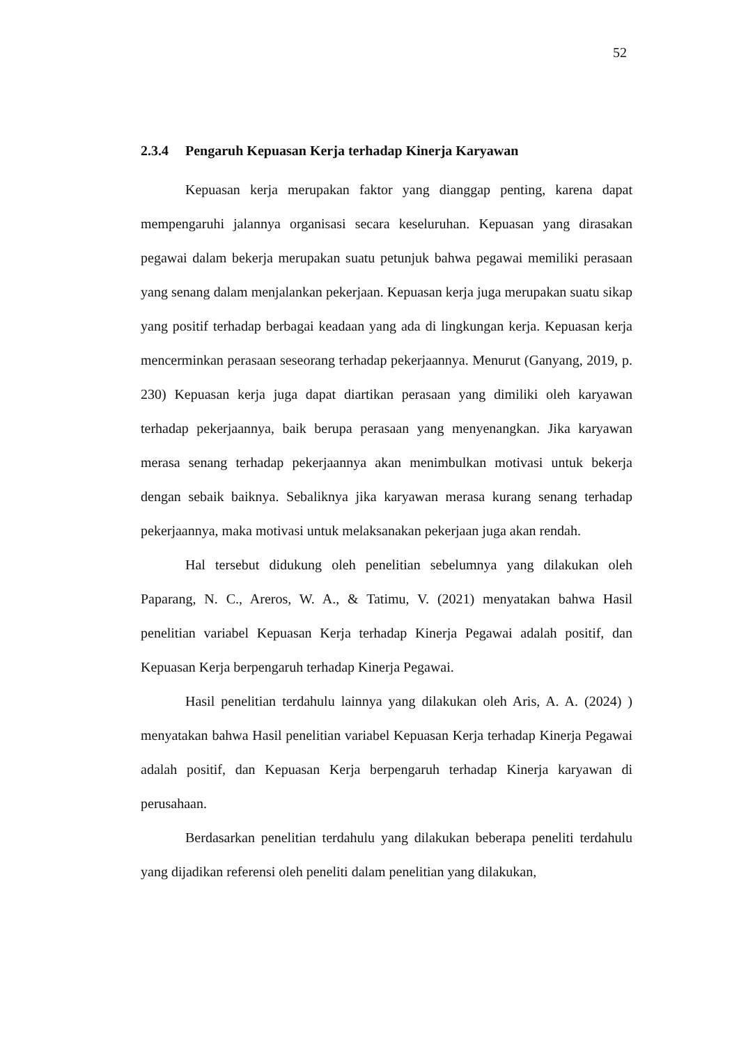52
2.3.4 Pengaruh Kepuasan Kerja terhadap Kinerja Karyawan
Kepuasan kerja merupakan faktor yang dianggap penting, karena dapat mempengaruhi jalannya organisasi secara keseluruhan. Kepuasan yang dirasakan pegawai dalam bekerja merupakan suatu petunjuk bahwa pegawai memiliki perasaan yang senang dalam menjalankan pekerjaan. Kepuasan kerja juga merupakan suatu sikap yang positif terhadap berbagai keadaan yang ada di lingkungan kerja. Kepuasan kerja mencerminkan perasaan seseorang terhadap pekerjaannya. Menurut (Ganyang, 2019, p. 230) Kepuasan kerja juga dapat diartikan perasaan yang dimiliki oleh karyawan terhadap pekerjaannya, baik berupa perasaan yang menyenangkan. Jika karyawan merasa senang terhadap pekerjaannya akan menimbulkan motivasi untuk bekerja dengan sebaik baiknya. Sebaliknya jika karyawan merasa kurang senang terhadap pekerjaannya, maka motivasi untuk melaksanakan pekerjaan juga akan rendah.
Hal tersebut didukung oleh penelitian sebelumnya yang dilakukan oleh Paparang, N. C., Areros, W. A., & Tatimu, V. (2021) menyatakan bahwa Hasil penelitian variabel Kepuasan Kerja terhadap Kinerja Pegawai adalah positif, dan Kepuasan Kerja berpengaruh terhadap Kinerja Pegawai.
Hasil penelitian terdahulu lainnya yang dilakukan oleh Aris, A. A. (2024) ) menyatakan bahwa Hasil penelitian variabel Kepuasan Kerja terhadap Kinerja Pegawai adalah positif, dan Kepuasan Kerja berpengaruh terhadap Kinerja karyawan di perusahaan.
Berdasarkan penelitian terdahulu yang dilakukan beberapa peneliti terdahulu yang dijadikan referensi oleh peneliti dalam penelitian yang dilakukan,